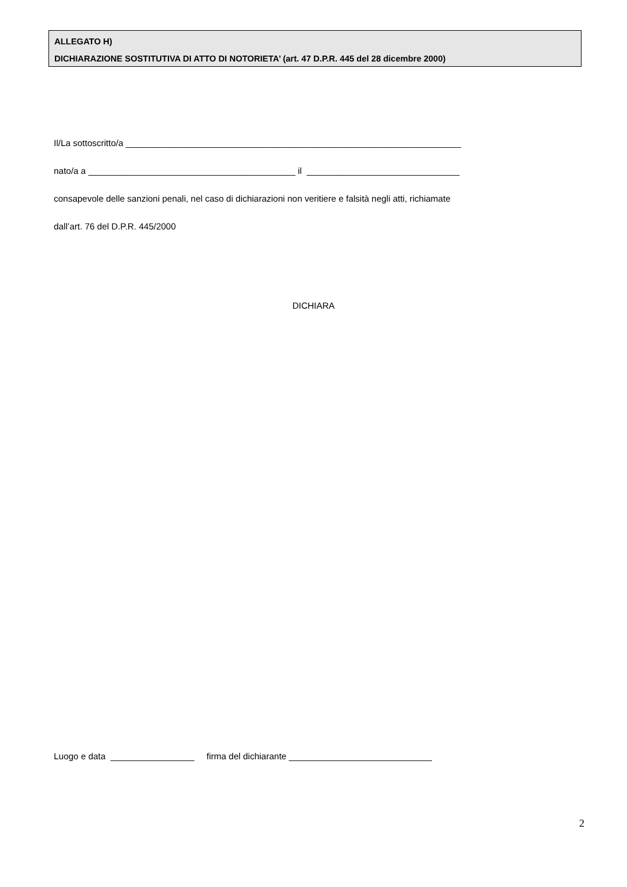ALLEGATO H)
DICHIARAZIONE SOSTITUTIVA DI ATTO DI NOTORIETA’ (art. 47 D.P.R. 445 del 28 dicembre 2000)
Il/La sottoscritto/a ____________________________________________________________________
nato/a a __________________________________________ il _______________________________
consapevole delle sanzioni penali, nel caso di dichiarazioni non veritiere e falsità negli atti, richiamate
dall’art. 76 del D.P.R. 445/2000
DICHIARA
Luogo e data _________________ firma del dichiarante _____________________________
2